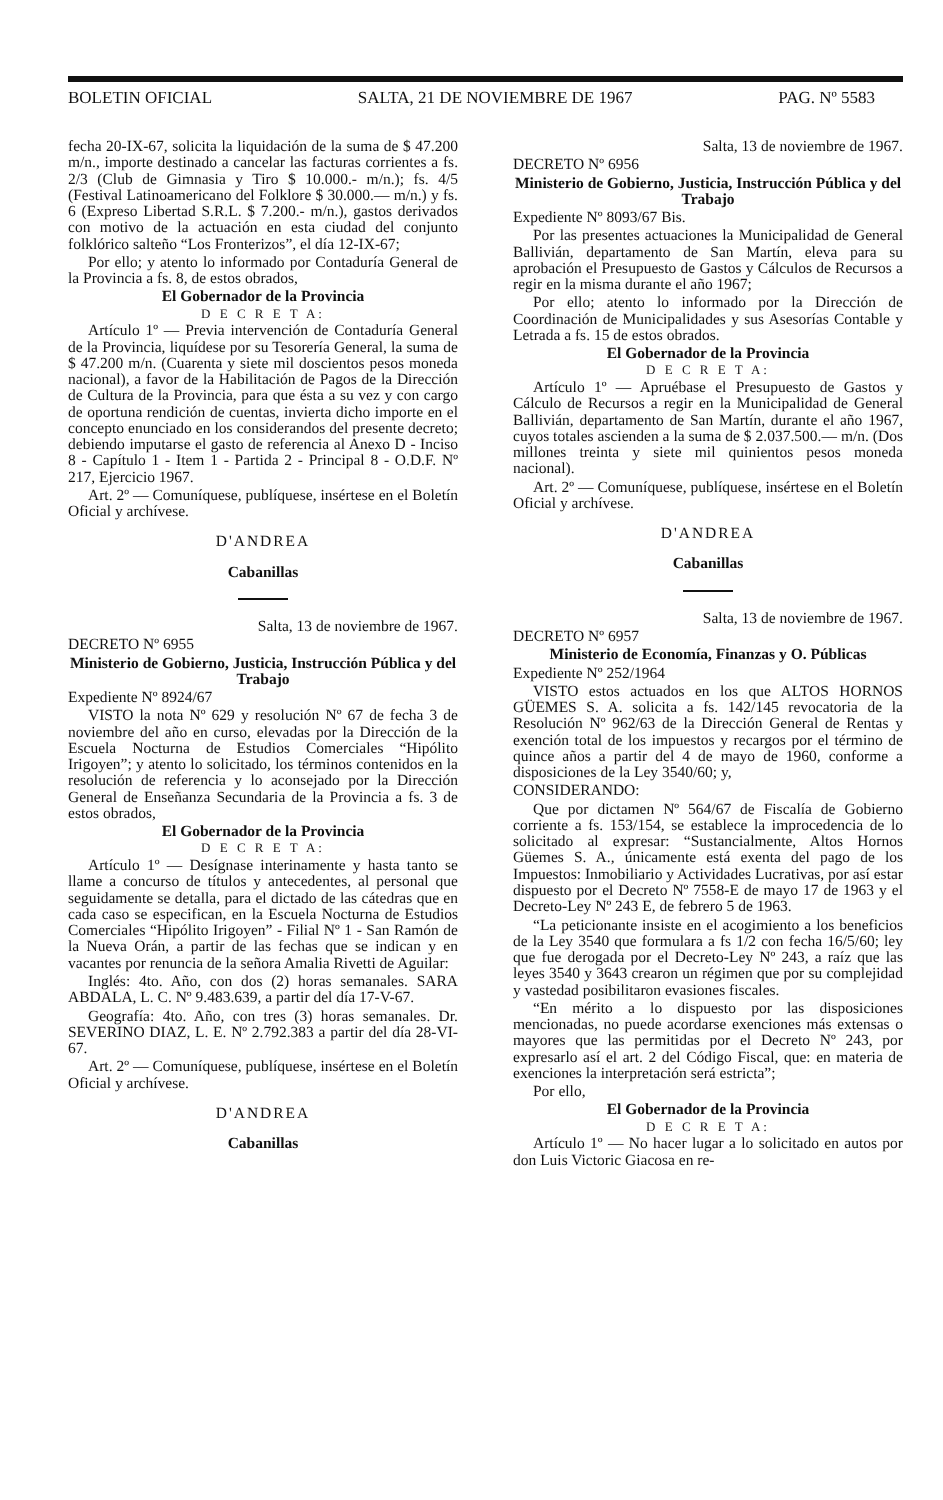BOLETIN OFICIAL SALTA, 21 DE NOVIEMBRE DE 1967 PAG. Nº 5583
fecha 20-IX-67, solicita la liquidación de la suma de $ 47.200 m/n., importe destinado a cancelar las facturas corrientes a fs. 2/3 (Club de Gimnasia y Tiro $ 10.000.- m/n.); fs. 4/5 (Festival Latinoamericano del Folklore $ 30.000.— m/n.) y fs. 6 (Expreso Libertad S.R.L. $ 7.200.- m/n.), gastos derivados con motivo de la actuación en esta ciudad del conjunto folklórico salteño “Los Fronterizos”, el día 12-IX-67;
Por ello; y atento lo informado por Contaduría General de la Provincia a fs. 8, de estos obrados,
El Gobernador de la Provincia
D E C R E T A:
Artículo 1º — Previa intervención de Contaduría General de la Provincia, liquídese por su Tesorería General, la suma de $ 47.200 m/n. (Cuarenta y siete mil doscientos pesos moneda nacional), a favor de la Habilitación de Pagos de la Dirección de Cultura de la Provincia, para que ésta a su vez y con cargo de oportuna rendición de cuentas, invierta dicho importe en el concepto enunciado en los considerandos del presente decreto; debiendo imputarse el gasto de referencia al Anexo D - Inciso 8 - Capítulo 1 - Item 1 - Partida 2 - Principal 8 - O.D.F. Nº 217, Ejercicio 1967.
Art. 2º — Comuníquese, publíquese, insértese en el Boletín Oficial y archívese.
D'ANDREA
Cabanillas
Salta, 13 de noviembre de 1967.
DECRETO Nº 6955
Ministerio de Gobierno, Justicia, Instrucción Pública y del Trabajo
Expediente Nº 8924/67
VISTO la nota Nº 629 y resolución Nº 67 de fecha 3 de noviembre del año en curso, elevadas por la Dirección de la Escuela Nocturna de Estudios Comerciales “Hipólito Irigoyen”; y atento lo solicitado, los términos contenidos en la resolución de referencia y lo aconsejado por la Dirección General de Enseñanza Secundaria de la Provincia a fs. 3 de estos obrados,
El Gobernador de la Provincia
D E C R E T A:
Artículo 1º — Desígnase interinamente y hasta tanto se llame a concurso de títulos y antecedentes, al personal que seguidamente se detalla, para el dictado de las cátedras que en cada caso se especifican, en la Escuela Nocturna de Estudios Comerciales “Hipólito Irigoyen” - Filial Nº 1 - San Ramón de la Nueva Orán, a partir de las fechas que se indican y en vacantes por renuncia de la señora Amalia Rivetti de Aguilar:
Inglés: 4to. Año, con dos (2) horas semanales. SARA ABDALA, L. C. Nº 9.483.639, a partir del día 17-V-67.
Geografía: 4to. Año, con tres (3) horas semanales. Dr. SEVERINO DIAZ, L. E. Nº 2.792.383 a partir del día 28-VI-67.
Art. 2º — Comuníquese, publíquese, insértese en el Boletín Oficial y archívese.
D'ANDREA
Cabanillas
Salta, 13 de noviembre de 1967.
DECRETO Nº 6956
Ministerio de Gobierno, Justicia, Instrucción Pública y del Trabajo
Expediente Nº 8093/67 Bis.
Por las presentes actuaciones la Municipalidad de General Ballivián, departamento de San Martín, eleva para su aprobación el Presupuesto de Gastos y Cálculos de Recursos a regir en la misma durante el año 1967;
Por ello; atento lo informado por la Dirección de Coordinación de Municipalidades y sus Asesorías Contable y Letrada a fs. 15 de estos obrados.
El Gobernador de la Provincia
D E C R E T A:
Artículo 1º — Apruébase el Presupuesto de Gastos y Cálculo de Recursos a regir en la Municipalidad de General Ballivián, departamento de San Martín, durante el año 1967, cuyos totales ascienden a la suma de $ 2.037.500.— m/n. (Dos millones treinta y siete mil quinientos pesos moneda nacional).
Art. 2º — Comuníquese, publíquese, insértese en el Boletín Oficial y archívese.
D'ANDREA
Cabanillas
Salta, 13 de noviembre de 1967.
DECRETO Nº 6957
Ministerio de Economía, Finanzas y O. Públicas
Expediente Nº 252/1964
VISTO estos actuados en los que ALTOS HORNOS GÜEMES S. A. solicita a fs. 142/145 revocatoria de la Resolución Nº 962/63 de la Dirección General de Rentas y exención total de los impuestos y recargos por el término de quince años a partir del 4 de mayo de 1960, conforme a disposiciones de la Ley 3540/60; y,
CONSIDERANDO:
Que por dictamen Nº 564/67 de Fiscalía de Gobierno corriente a fs. 153/154, se establece la improcedencia de lo solicitado al expresar: “Sustancialmente, Altos Hornos Güemes S. A., únicamente está exenta del pago de los Impuestos: Inmobiliario y Actividades Lucrativas, por así estar dispuesto por el Decreto Nº 7558-E de mayo 17 de 1963 y el Decreto-Ley Nº 243 E, de febrero 5 de 1963.
“La peticionante insiste en el acogimiento a los beneficios de la Ley 3540 que formulara a fs 1/2 con fecha 16/5/60; ley que fue derogada por el Decreto-Ley Nº 243, a raíz que las leyes 3540 y 3643 crearon un régimen que por su complejidad y vastedad posibilitaron evasiones fiscales.
“En mérito a lo dispuesto por las disposiciones mencionadas, no puede acordarse exenciones más extensas o mayores que las permitidas por el Decreto Nº 243, por expresarlo así el art. 2 del Código Fiscal, que: en materia de exenciones la interpretación será estricta”;
Por ello,
El Gobernador de la Provincia
D E C R E T A:
Artículo 1º — No hacer lugar a lo solicitado en autos por don Luis Victoric Giacosa en re-